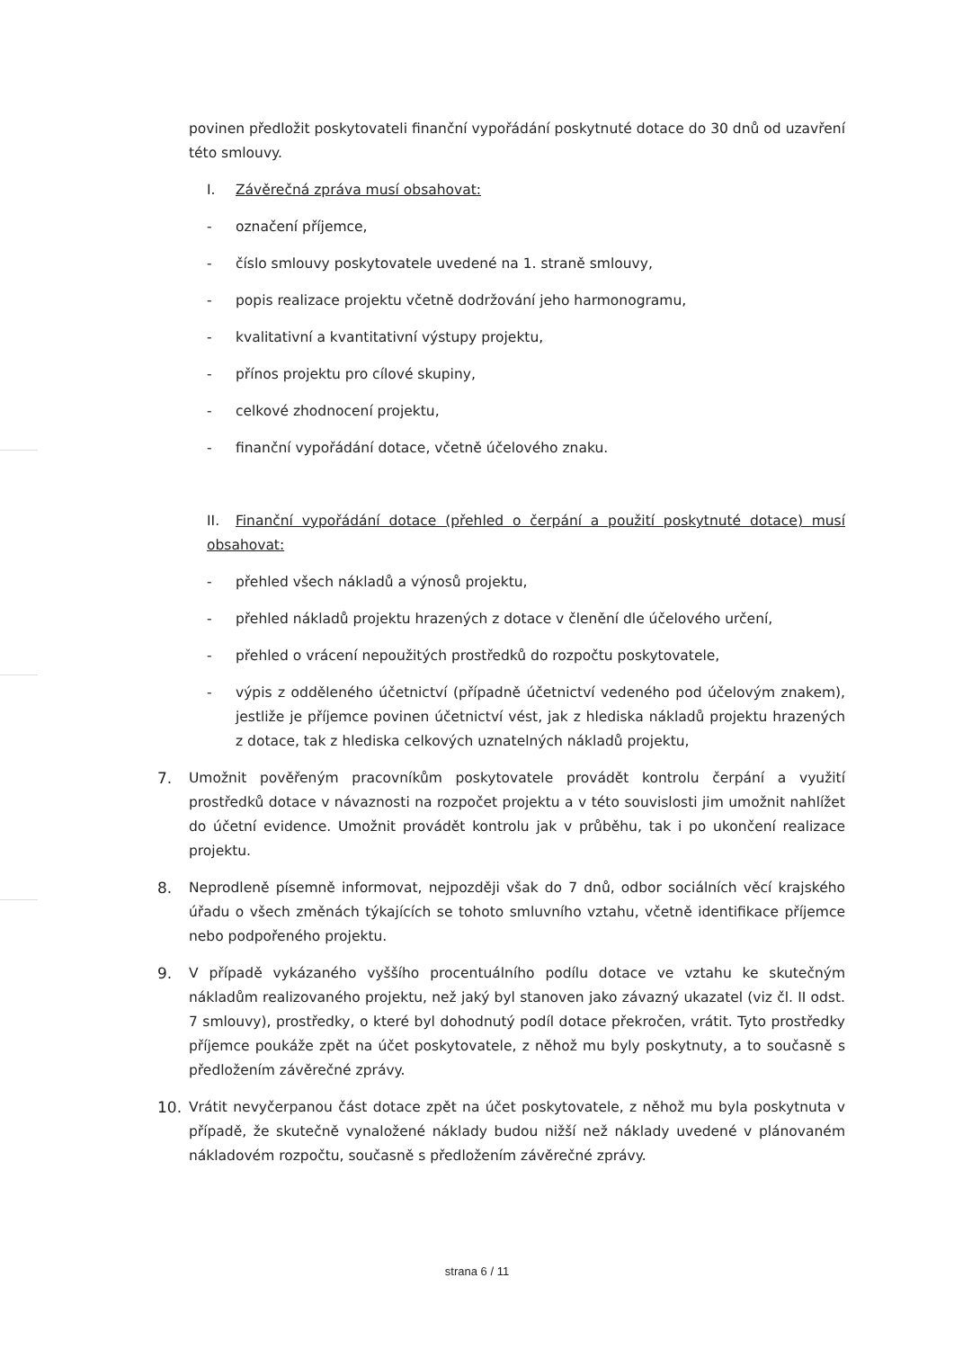povinen předložit poskytovateli finanční vypořádání poskytnuté dotace do 30 dnů od uzavření této smlouvy.
I. Závěrečná zpráva musí obsahovat:
- označení příjemce,
- číslo smlouvy poskytovatele uvedené na 1. straně smlouvy,
- popis realizace projektu včetně dodržování jeho harmonogramu,
- kvalitativní a kvantitativní výstupy projektu,
- přínos projektu pro cílové skupiny,
- celkové zhodnocení projektu,
- finanční vypořádání dotace, včetně účelového znaku.
II. Finanční vypořádání dotace (přehled o čerpání a použití poskytnuté dotace) musí obsahovat:
- přehled všech nákladů a výnosů projektu,
- přehled nákladů projektu hrazených z dotace v členění dle účelového určení,
- přehled o vrácení nepoužitých prostředků do rozpočtu poskytovatele,
- výpis z odděleného účetnictví (případně účetnictví vedeného pod účelovým znakem), jestliže je příjemce povinen účetnictví vést, jak z hlediska nákladů projektu hrazených z dotace, tak z hlediska celkových uznatelných nákladů projektu,
7. Umožnit pověřeným pracovníkům poskytovatele provádět kontrolu čerpání a využití prostředků dotace v návaznosti na rozpočet projektu a v této souvislosti jim umožnit nahlížet do účetní evidence. Umožnit provádět kontrolu jak v průběhu, tak i po ukončení realizace projektu.
8. Neprodleně písemně informovat, nejpozději však do 7 dnů, odbor sociálních věcí krajského úřadu o všech změnách týkajících se tohoto smluvního vztahu, včetně identifikace příjemce nebo podpořeného projektu.
9. V případě vykázaného vyššího procentuálního podílu dotace ve vztahu ke skutečným nákladům realizovaného projektu, než jaký byl stanoven jako závazný ukazatel (viz čl. II odst. 7 smlouvy), prostředky, o které byl dohodnutý podíl dotace překročen, vrátit. Tyto prostředky příjemce poukáže zpět na účet poskytovatele, z něhož mu byly poskytnuty, a to současně s předložením závěrečné zprávy.
10. Vrátit nevyčerpanou část dotace zpět na účet poskytovatele, z něhož mu byla poskytnuta v případě, že skutečně vynaložené náklady budou nižší než náklady uvedené v plánovaném nákladovém rozpočtu, současně s předložením závěrečné zprávy.
strana 6 / 11